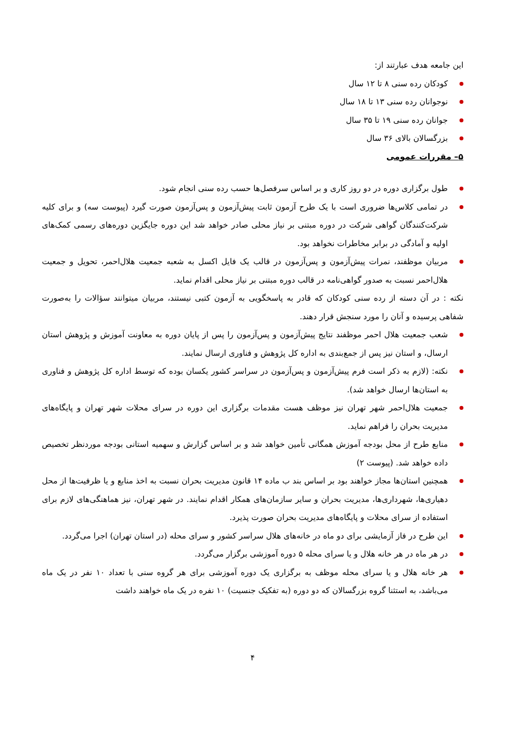این جامعه هدف عبارتند از:
کودکان رده سنی ۸ تا ۱۲ سال
نوجوانان رده سنی ۱۳ تا ۱۸ سال
جوانان رده سنی ۱۹ تا ۳۵ سال
بزرگسالان بالای ۳۶ سال
۵– مقررات عمومی
طول برگزاری دوره در دو روز کاری و بر اساس سرفصل‌ها حسب رده سنی انجام شود.
در تمامی کلاس‌ها ضروری است با یک طرح آزمون ثابت پیش‌آزمون و پس‌آزمون صورت گیرد (پیوست سه) و برای کلیه شرکت‌کنندگان گواهی شرکت در دوره مبتنی بر نیاز محلی صادر خواهد شد این دوره جایگزین دوره‌های رسمی کمک‌های اولیه و آمادگی در برابر مخاطرات نخواهد بود.
مربیان موظفند، نمرات پیش‌آزمون و پس‌آزمون در قالب یک فایل اکسل به شعبه جمعیت هلال‌احمر، تحویل و جمعیت هلال‌احمر نسبت به صدور گواهی‌نامه در قالب دوره مبتنی بر نیاز محلی اقدام نماید.
نکته : در آن دسته از رده سنی کودکان که قادر به پاسخگویی به آزمون کتبی نیستند، مربیان میتوانند سؤالات را به‌صورت شفاهی پرسیده و آنان را مورد سنجش قرار دهند.
شعب جمعیت هلال احمر موظفند نتایج پیش‌آزمون و پس‌آزمون را پس از پایان دوره به معاونت آموزش و پژوهش استان ارسال، و استان نیز پس از جمع‌بندی به اداره کل پژوهش و فناوری ارسال نمایند.
نکته: (لازم به ذکر است فرم پیش‌آزمون و پس‌آزمون در سراسر کشور یکسان بوده که توسط اداره کل پژوهش و فناوری به استان‌ها ارسال خواهد شد).
جمعیت هلال‌احمر شهر تهران نیز موظف هست مقدمات برگزاری این دوره در سرای محلات شهر تهران و پایگاه‌های مدیریت بحران را فراهم نماید.
منابع طرح از محل بودجه آموزش همگانی تأمین خواهد شد و بر اساس گزارش و سهمیه استانی بودجه موردنظر تخصیص داده خواهد شد. (پیوست ۲)
همچنین استان‌ها مجاز خواهند بود بر اساس بند ب ماده ۱۴ قانون مدیریت بحران نسبت به اخذ منابع و یا ظرفیت‌ها از محل دهیاری‌ها، شهرداری‌ها، مدیریت بحران و سایر سازمان‌های همکار اقدام نمایند. در شهر تهران، نیز هماهنگی‌های لازم برای استفاده از سرای محلات و پایگاه‌های مدیریت بحران صورت پذیرد.
این طرح در فاز آزمایشی برای دو ماه در خانه‌های هلال سراسر کشور و سرای محله (در استان تهران) اجرا می‌گردد.
در هر ماه در هر خانه هلال و یا سرای محله ۵ دوره آموزشی برگزار می‌گردد.
هر خانه هلال و یا سرای محله موظف به برگزاری یک دوره آموزشی برای هر گروه سنی با تعداد ۱۰ نفر در یک ماه می‌باشد، به استثنا گروه بزرگسالان که دو دوره (به تفکیک جنسیت) ۱۰ نفره در یک ماه خواهند داشت
۴